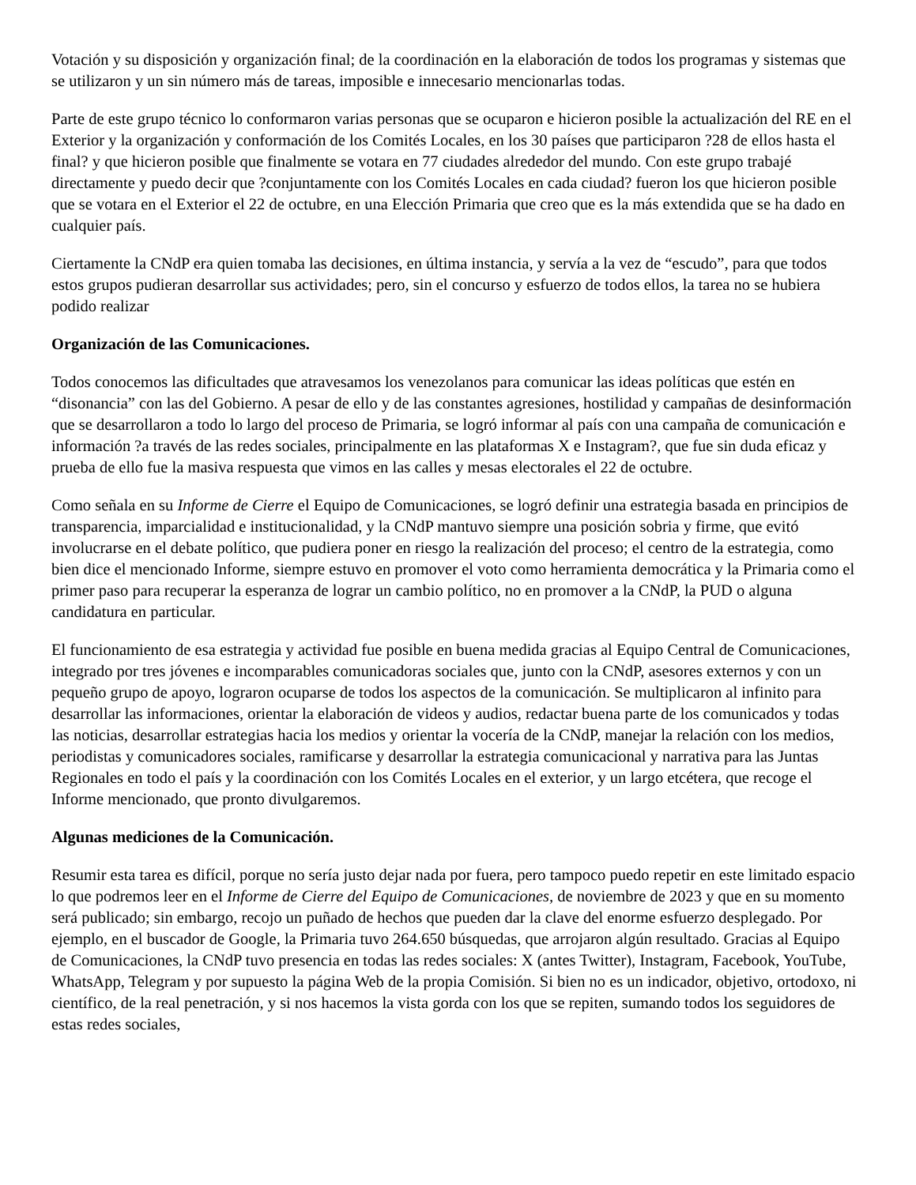Votación y su disposición y organización final; de la coordinación en la elaboración de todos los programas y sistemas que se utilizaron y un sin número más de tareas, imposible e innecesario mencionarlas todas.
Parte de este grupo técnico lo conformaron varias personas que se ocuparon e hicieron posible la actualización del RE en el Exterior y la organización y conformación de los Comités Locales, en los 30 países que participaron ?28 de ellos hasta el final? y que hicieron posible que finalmente se votara en 77 ciudades alrededor del mundo. Con este grupo trabajé directamente y puedo decir que ?conjuntamente con los Comités Locales en cada ciudad? fueron los que hicieron posible que se votara en el Exterior el 22 de octubre, en una Elección Primaria que creo que es la más extendida que se ha dado en cualquier país.
Ciertamente la CNdP era quien tomaba las decisiones, en última instancia, y servía a la vez de “escudo”, para que todos estos grupos pudieran desarrollar sus actividades; pero, sin el concurso y esfuerzo de todos ellos, la tarea no se hubiera podido realizar
Organización de las Comunicaciones.
Todos conocemos las dificultades que atravesamos los venezolanos para comunicar las ideas políticas que estén en “disonancia” con las del Gobierno. A pesar de ello y de las constantes agresiones, hostilidad y campañas de desinformación que se desarrollaron a todo lo largo del proceso de Primaria, se logró informar al país con una campaña de comunicación e información ?a través de las redes sociales, principalmente en las plataformas X e Instagram?, que fue sin duda eficaz y prueba de ello fue la masiva respuesta que vimos en las calles y mesas electorales el 22 de octubre.
Como señala en su Informe de Cierre el Equipo de Comunicaciones, se logró definir una estrategia basada en principios de transparencia, imparcialidad e institucionalidad, y la CNdP mantuvo siempre una posición sobria y firme, que evitó involucrarse en el debate político, que pudiera poner en riesgo la realización del proceso; el centro de la estrategia, como bien dice el mencionado Informe, siempre estuvo en promover el voto como herramienta democrática y la Primaria como el primer paso para recuperar la esperanza de lograr un cambio político, no en promover a la CNdP, la PUD o alguna candidatura en particular.
El funcionamiento de esa estrategia y actividad fue posible en buena medida gracias al Equipo Central de Comunicaciones, integrado por tres jóvenes e incomparables comunicadoras sociales que, junto con la CNdP, asesores externos y con un pequeño grupo de apoyo, lograron ocuparse de todos los aspectos de la comunicación. Se multiplicaron al infinito para desarrollar las informaciones, orientar la elaboración de videos y audios, redactar buena parte de los comunicados y todas las noticias, desarrollar estrategias hacia los medios y orientar la vocería de la CNdP, manejar la relación con los medios, periodistas y comunicadores sociales, ramificarse y desarrollar la estrategia comunicacional y narrativa para las Juntas Regionales en todo el país y la coordinación con los Comités Locales en el exterior, y un largo etcétera, que recoge el Informe mencionado, que pronto divulgaremos.
Algunas mediciones de la Comunicación.
Resumir esta tarea es difícil, porque no sería justo dejar nada por fuera, pero tampoco puedo repetir en este limitado espacio lo que podremos leer en el Informe de Cierre del Equipo de Comunicaciones, de noviembre de 2023 y que en su momento será publicado; sin embargo, recojo un puñado de hechos que pueden dar la clave del enorme esfuerzo desplegado. Por ejemplo, en el buscador de Google, la Primaria tuvo 264.650 búsquedas, que arrojaron algún resultado. Gracias al Equipo de Comunicaciones, la CNdP tuvo presencia en todas las redes sociales: X (antes Twitter), Instagram, Facebook, YouTube, WhatsApp, Telegram y por supuesto la página Web de la propia Comisión. Si bien no es un indicador, objetivo, ortodoxo, ni científico, de la real penetración, y si nos hacemos la vista gorda con los que se repiten, sumando todos los seguidores de estas redes sociales,